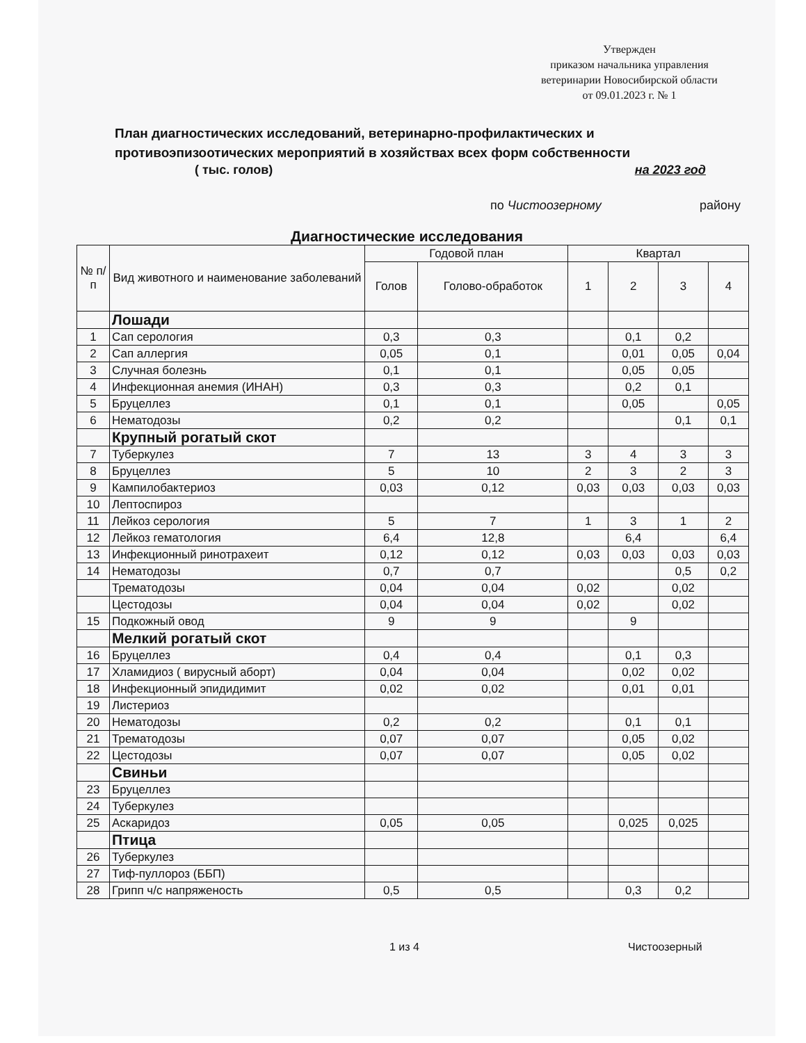Утвержден
приказом начальника управления
ветеринарии Новосибирской области
от 09.01.2023 г. № 1
План диагностических исследований, ветеринарно-профилактических и противоэпизоотических мероприятий в хозяйствах всех форм собственности
( тыс. голов) на 2023 год
по Чистоозерному району
Диагностические исследования
| № п/п | Вид животного и наименование заболеваний | Годовой план | | Квартал | | | |
| --- | --- | --- | --- | --- | --- | --- | --- |
| | | Голов | Голово-обработок | 1 | 2 | 3 | 4 |
| | Лошади | | | | | | |
| 1 | Сап серология | 0,3 | 0,3 | | 0,1 | 0,2 | |
| 2 | Сап аллергия | 0,05 | 0,1 | | 0,01 | 0,05 | 0,04 |
| 3 | Случная болезнь | 0,1 | 0,1 | | 0,05 | 0,05 | |
| 4 | Инфекционная анемия (ИНАН) | 0,3 | 0,3 | | 0,2 | 0,1 | |
| 5 | Бруцеллез | 0,1 | 0,1 | | 0,05 | | 0,05 |
| 6 | Нематодозы | 0,2 | 0,2 | | | 0,1 | 0,1 |
| | Крупный рогатый скот | | | | | | |
| 7 | Туберкулез | 7 | 13 | 3 | 4 | 3 | 3 |
| 8 | Бруцеллез | 5 | 10 | 2 | 3 | 2 | 3 |
| 9 | Кампилобактериоз | 0,03 | 0,12 | 0,03 | 0,03 | 0,03 | 0,03 |
| 10 | Лептоспироз | | | | | | |
| 11 | Лейкоз серология | 5 | 7 | 1 | 3 | 1 | 2 |
| 12 | Лейкоз гематология | 6,4 | 12,8 | | 6,4 | | 6,4 |
| 13 | Инфекционный ринотрахеит | 0,12 | 0,12 | 0,03 | 0,03 | 0,03 | 0,03 |
| 14 | Нематодозы | 0,7 | 0,7 | | | 0,5 | 0,2 |
| | Трематодозы | 0,04 | 0,04 | 0,02 | | 0,02 | |
| | Цестодозы | 0,04 | 0,04 | 0,02 | | 0,02 | |
| 15 | Подкожный овод | 9 | 9 | | 9 | | |
| | Мелкий рогатый скот | | | | | | |
| 16 | Бруцеллез | 0,4 | 0,4 | | 0,1 | 0,3 | |
| 17 | Хламидиоз ( вирусный аборт) | 0,04 | 0,04 | | 0,02 | 0,02 | |
| 18 | Инфекционный эпидидимит | 0,02 | 0,02 | | 0,01 | 0,01 | |
| 19 | Листериоз | | | | | | |
| 20 | Нематодозы | 0,2 | 0,2 | | 0,1 | 0,1 | |
| 21 | Трематодозы | 0,07 | 0,07 | | 0,05 | 0,02 | |
| 22 | Цестодозы | 0,07 | 0,07 | | 0,05 | 0,02 | |
| | Свиньи | | | | | | |
| 23 | Бруцеллез | | | | | | |
| 24 | Туберкулез | | | | | | |
| 25 | Аскаридоз | 0,05 | 0,05 | | 0,025 | 0,025 | |
| | Птица | | | | | | |
| 26 | Туберкулез | | | | | | |
| 27 | Тиф-пуллороз (ББП) | | | | | | |
| 28 | Грипп ч/с напряженость | 0,5 | 0,5 | | 0,3 | 0,2 | |
1 из 4 Чистоозерный